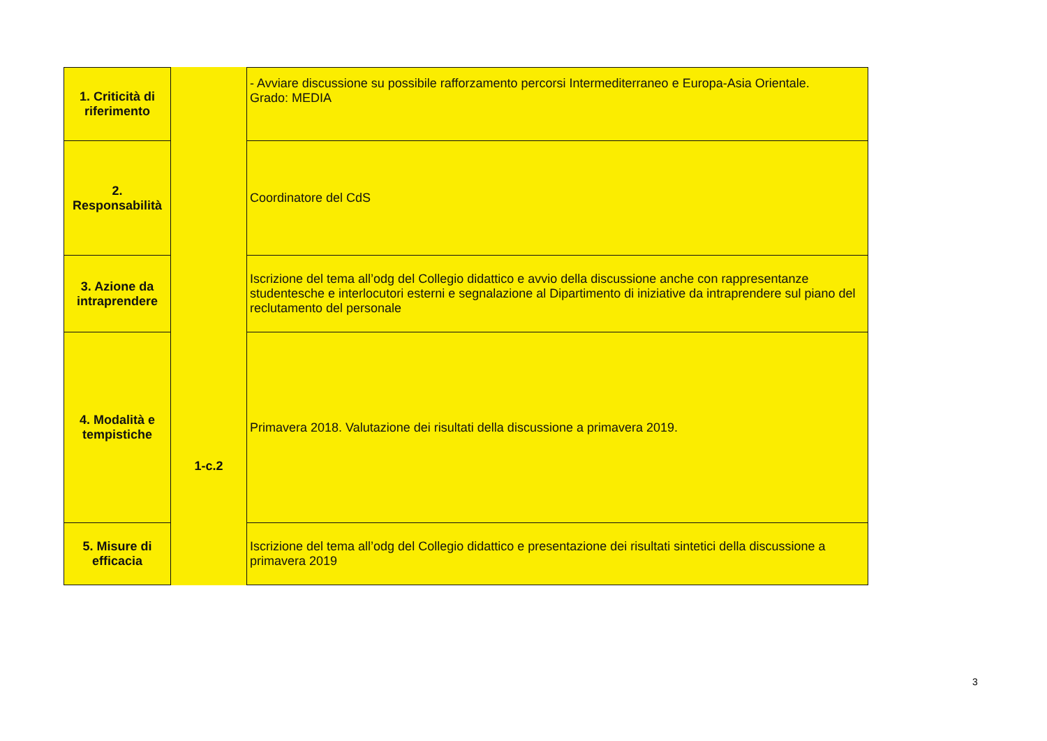| 1. Criticità di riferimento | 1-c.2 | - Avviare discussione su possibile rafforzamento percorsi Intermediterraneo e Europa-Asia Orientale. Grado: MEDIA |
| 2. Responsabilità | | Coordinatore del CdS |
| 3. Azione da intraprendere | | Iscrizione del tema all’odg del Collegio didattico e avvio della discussione anche con rappresentanze studentesche e interlocutori esterni e segnalazione al Dipartimento di iniziative da intraprendere sul piano del reclutamento del personale |
| 4. Modalità e tempistiche | | Primavera 2018. Valutazione dei risultati della discussione a primavera 2019. |
| 5. Misure di efficacia | | Iscrizione del tema all’odg del Collegio didattico e presentazione dei risultati sintetici della discussione a primavera 2019 |
3